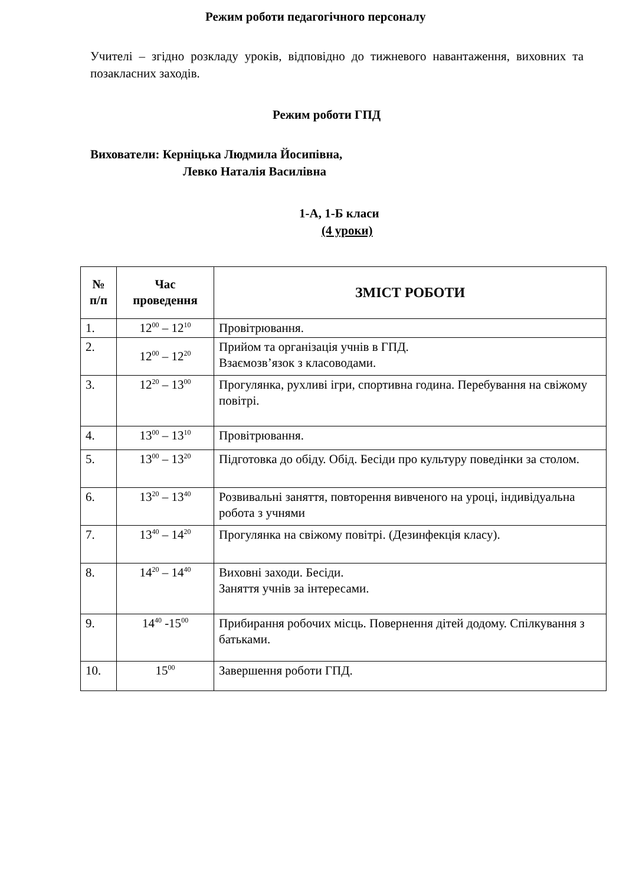Режим роботи педагогічного персоналу
Учителі – згідно розкладу уроків, відповідно до тижневого навантаження, виховних та позакласних заходів.
Режим роботи ГПД
Вихователи: Керніцька Людмила Йосипівна,
Левко Наталія Василівна
1-А, 1-Б класи
(4 уроки)
| № п/п | Час проведення | ЗМІСТ РОБОТИ |
| --- | --- | --- |
| 1. | 12<sup>00</sup> – 12<sup>10</sup> | Провітрювання. |
| 2. | 12<sup>00</sup> – 12<sup>20</sup> | Прийом та організація учнів в ГПД. Взаємозв’язок з класоводами. |
| 3. | 12<sup>20</sup> – 13<sup>00</sup> | Прогулянка, рухливі ігри, спортивна година. Перебування на свіжому повітрі. |
| 4. | 13<sup>00</sup> – 13<sup>10</sup> | Провітрювання. |
| 5. | 13<sup>00</sup> – 13<sup>20</sup> | Підготовка до обіду. Обід. Бесіди про культуру поведінки за столом. |
| 6. | 13<sup>20</sup> – 13<sup>40</sup> | Розвивальні заняття, повторення вивченого на уроці, індивідуальна робота з учнями |
| 7. | 13<sup>40</sup> – 14<sup>20</sup> | Прогулянка на свіжому повітрі. (Дезинфекція класу). |
| 8. | 14<sup>20</sup> – 14<sup>40</sup> | Виховні заходи. Бесіди. Заняття учнів за інтересами. |
| 9. | 14<sup>40</sup> -15<sup>00</sup> | Прибирання робочих місць. Повернення дітей додому. Спілкування з батьками. |
| 10. | 15<sup>00</sup> | Завершення роботи ГПД. |